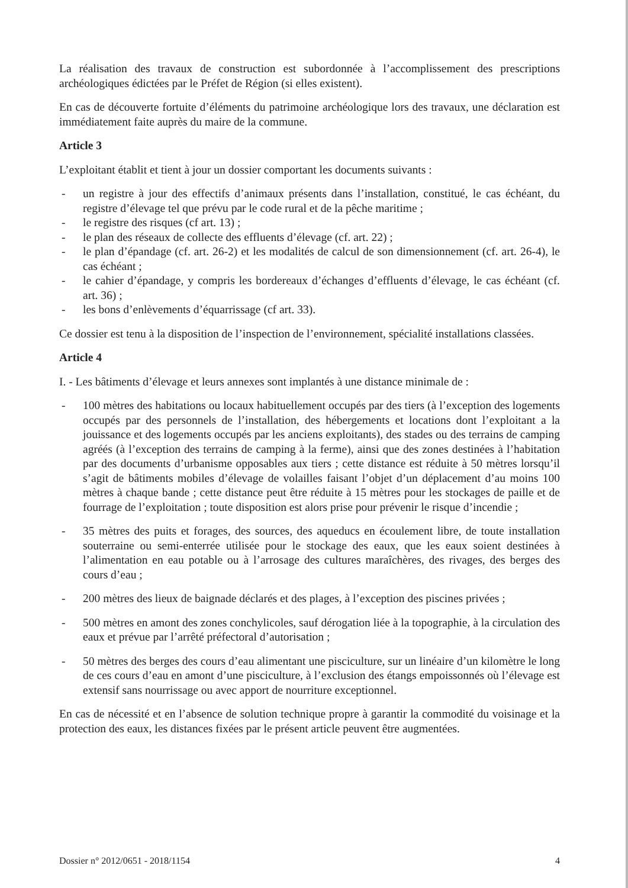La réalisation des travaux de construction est subordonnée à l’accomplissement des prescriptions archéologiques édictées par le Préfet de Région (si elles existent).
En cas de découverte fortuite d’éléments du patrimoine archéologique lors des travaux, une déclaration est immédiatement faite auprès du maire de la commune.
Article 3
L’exploitant établit et tient à jour un dossier comportant les documents suivants :
- un registre à jour des effectifs d’animaux présents dans l’installation, constitué, le cas échéant, du registre d’élevage tel que prévu par le code rural et de la pêche maritime ;
- le registre des risques (cf art. 13) ;
- le plan des réseaux de collecte des effluents d’élevage (cf. art. 22) ;
- le plan d’épandage (cf. art. 26-2) et les modalités de calcul de son dimensionnement (cf. art. 26-4), le cas échéant ;
- le cahier d’épandage, y compris les bordereaux d’échanges d’effluents d’élevage, le cas échéant (cf. art. 36) ;
- les bons d’enlèvements d’équarrissage (cf art. 33).
Ce dossier est tenu à la disposition de l’inspection de l’environnement, spécialité installations classées.
Article 4
I. - Les bâtiments d’élevage et leurs annexes sont implantés à une distance minimale de :
- 100 mètres des habitations ou locaux habituellement occupés par des tiers (à l’exception des logements occupés par des personnels de l’installation, des hébergements et locations dont l’exploitant a la jouissance et des logements occupés par les anciens exploitants), des stades ou des terrains de camping agréés (à l’exception des terrains de camping à la ferme), ainsi que des zones destinées à l’habitation par des documents d’urbanisme opposables aux tiers ; cette distance est réduite à 50 mètres lorsqu’il s’agit de bâtiments mobiles d’élevage de volailles faisant l’objet d’un déplacement d’au moins 100 mètres à chaque bande ; cette distance peut être réduite à 15 mètres pour les stockages de paille et de fourrage de l’exploitation ; toute disposition est alors prise pour prévenir le risque d’incendie ;
- 35 mètres des puits et forages, des sources, des aqueducs en écoulement libre, de toute installation souterraine ou semi-enterrée utilisée pour le stockage des eaux, que les eaux soient destinées à l’alimentation en eau potable ou à l’arrosage des cultures maraîchères, des rivages, des berges des cours d’eau ;
- 200 mètres des lieux de baignade déclarés et des plages, à l’exception des piscines privées ;
- 500 mètres en amont des zones conchylicoles, sauf dérogation liée à la topographie, à la circulation des eaux et prévue par l’arrêté préfectoral d’autorisation ;
- 50 mètres des berges des cours d’eau alimentant une pisciculture, sur un linéaire d’un kilomètre le long de ces cours d’eau en amont d’une pisciculture, à l’exclusion des étangs empoissonnés où l’élevage est extensif sans nourrissage ou avec apport de nourriture exceptionnel.
En cas de nécessité et en l’absence de solution technique propre à garantir la commodité du voisinage et la protection des eaux, les distances fixées par le présent article peuvent être augmentées.
Dossier n° 2012/0651 - 2018/1154 4